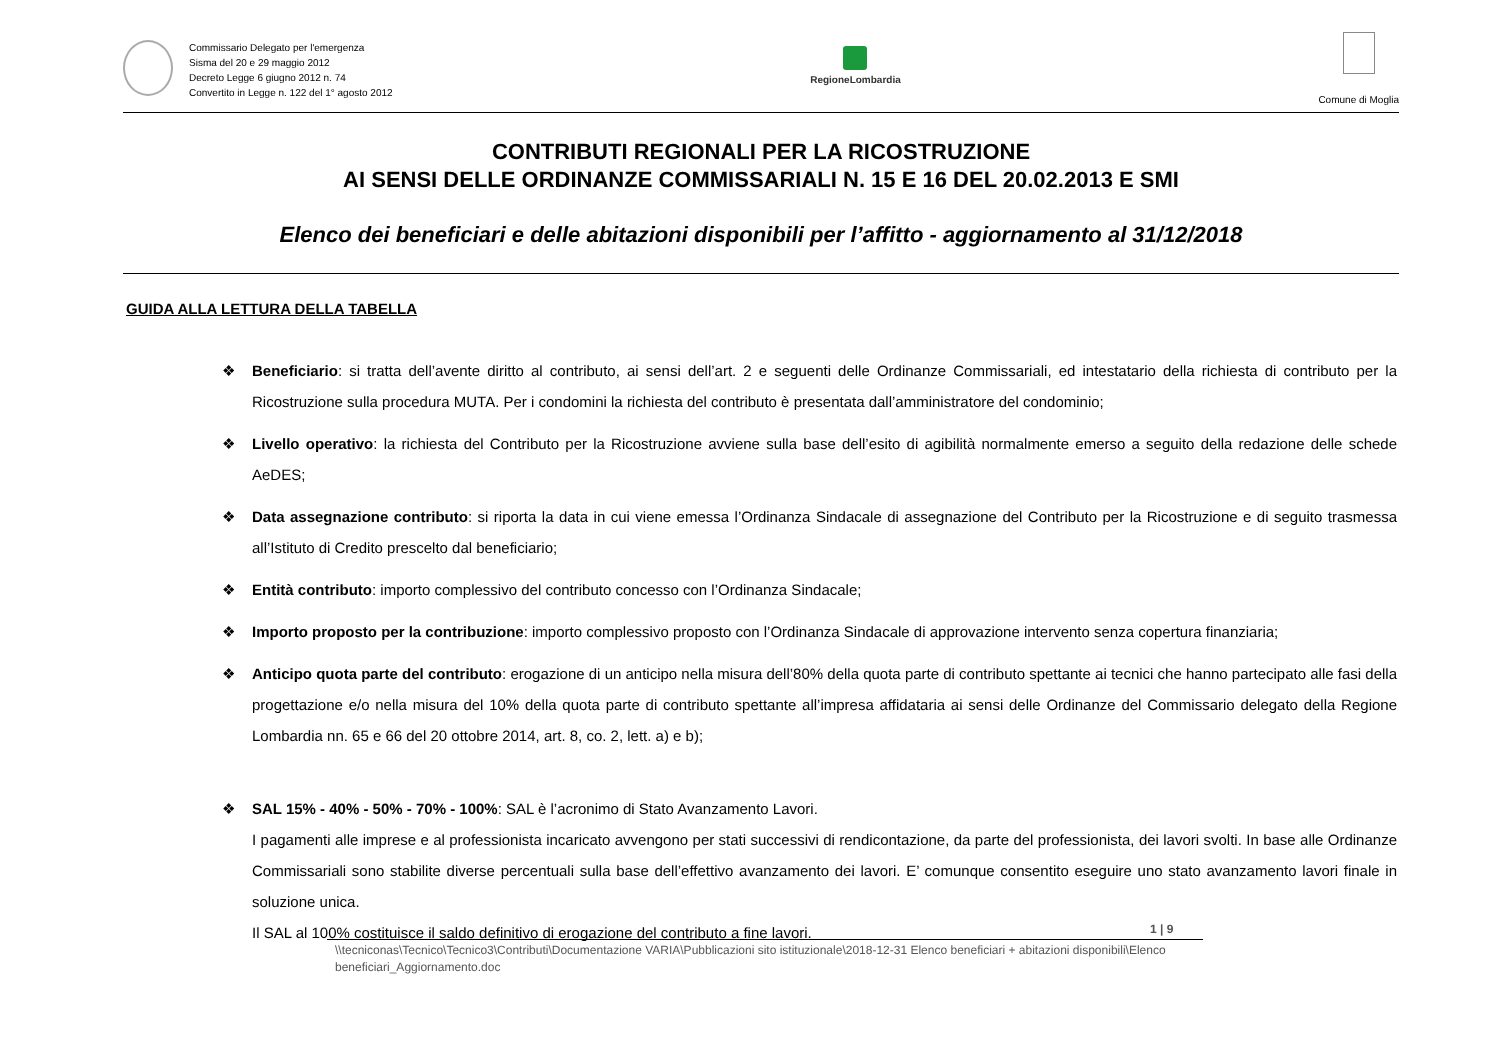Commissario Delegato per l'emergenza
Sisma del 20 e 29 maggio 2012
Decreto Legge 6 giugno 2012 n. 74
Convertito in Legge n. 122 del 1° agosto 2012
RegioneLombardia
Comune di Moglia
CONTRIBUTI REGIONALI PER LA RICOSTRUZIONE
AI SENSI DELLE ORDINANZE COMMISSARIALI N. 15 E 16 DEL 20.02.2013 E SMI
Elenco dei beneficiari e delle abitazioni disponibili per l’affitto - aggiornamento al 31/12/2018
GUIDA ALLA LETTURA DELLA TABELLA
❖ Beneficiario: si tratta dell’avente diritto al contributo, ai sensi dell’art. 2 e seguenti delle Ordinanze Commissariali, ed intestatario della richiesta di contributo per la Ricostruzione sulla procedura MUTA. Per i condomini la richiesta del contributo è presentata dall’amministratore del condominio;
❖ Livello operativo: la richiesta del Contributo per la Ricostruzione avviene sulla base dell’esito di agibilità normalmente emerso a seguito della redazione delle schede AeDES;
❖ Data assegnazione contributo: si riporta la data in cui viene emessa l’Ordinanza Sindacale di assegnazione del Contributo per la Ricostruzione e di seguito trasmessa all’Istituto di Credito prescelto dal beneficiario;
❖ Entità contributo: importo complessivo del contributo concesso con l’Ordinanza Sindacale;
❖ Importo proposto per la contribuzione: importo complessivo proposto con l’Ordinanza Sindacale di approvazione intervento senza copertura finanziaria;
❖ Anticipo quota parte del contributo: erogazione di un anticipo nella misura dell’80% della quota parte di contributo spettante ai tecnici che hanno partecipato alle fasi della progettazione e/o nella misura del 10% della quota parte di contributo spettante all’impresa affidataria ai sensi delle Ordinanze del Commissario delegato della Regione Lombardia nn. 65 e 66 del 20 ottobre 2014, art. 8, co. 2, lett. a) e b);
❖ SAL 15% - 40% - 50% - 70% - 100%: SAL è l’acronimo di Stato Avanzamento Lavori.
I pagamenti alle imprese e al professionista incaricato avvengono per stati successivi di rendicontazione, da parte del professionista, dei lavori svolti. In base alle Ordinanze Commissariali sono stabilite diverse percentuali sulla base dell’effettivo avanzamento dei lavori. E’ comunque consentito eseguire uno stato avanzamento lavori finale in soluzione unica.
Il SAL al 100% costituisce il saldo definitivo di erogazione del contributo a fine lavori.
1 | 9
\\tecniconas\Tecnico\Tecnico3\Contributi\Documentazione VARIA\Pubblicazioni sito istituzionale\2018-12-31 Elenco beneficiari + abitazioni disponibili\Elenco beneficiari_Aggiornamento.doc